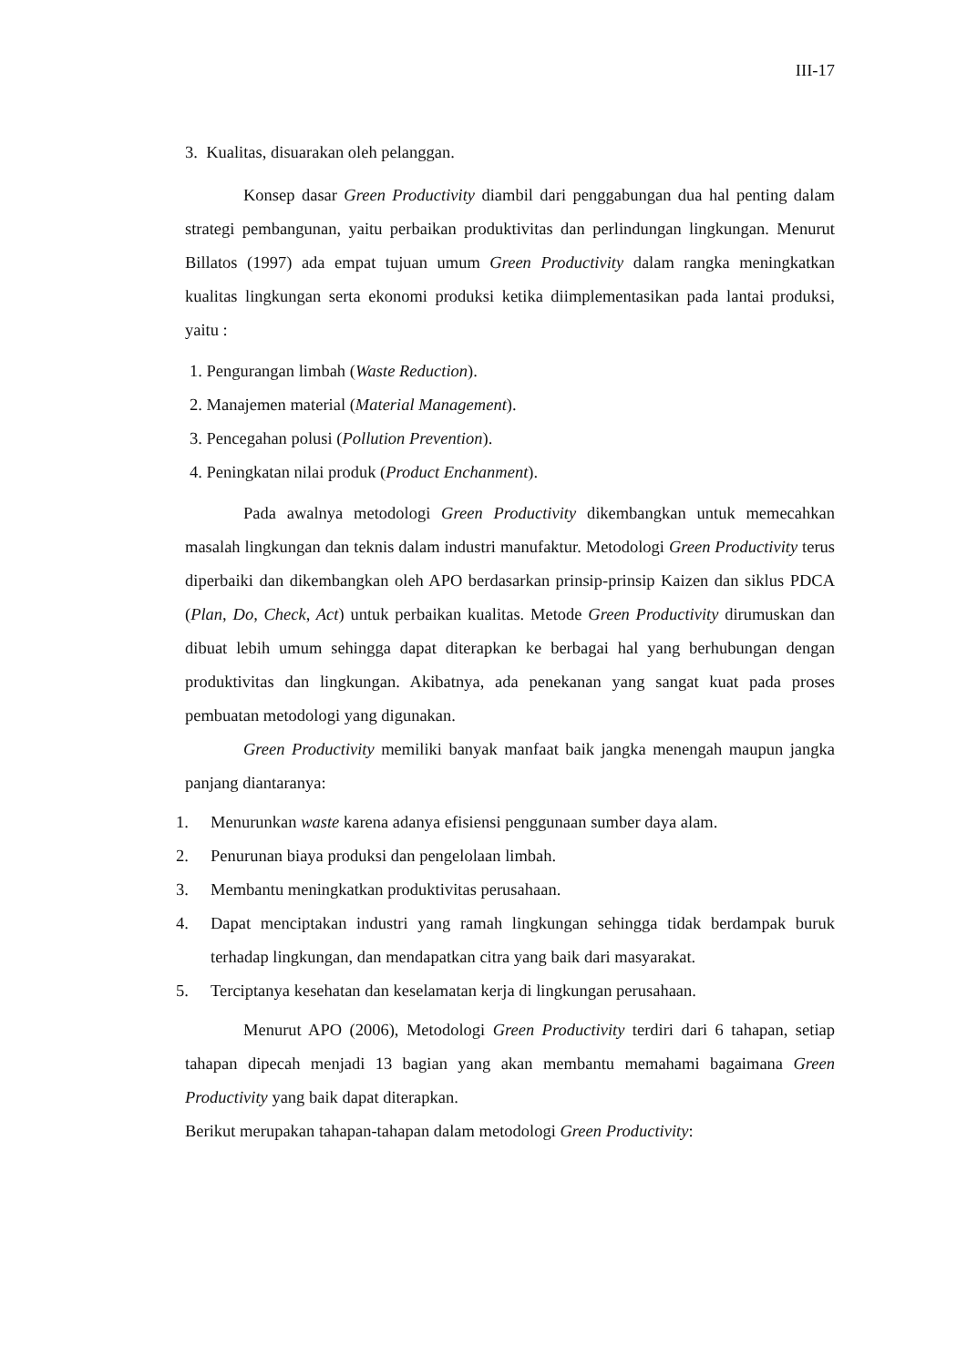III-17
3. Kualitas, disuarakan oleh pelanggan.
Konsep dasar Green Productivity diambil dari penggabungan dua hal penting dalam strategi pembangunan, yaitu perbaikan produktivitas dan perlindungan lingkungan. Menurut Billatos (1997) ada empat tujuan umum Green Productivity dalam rangka meningkatkan kualitas lingkungan serta ekonomi produksi ketika diimplementasikan pada lantai produksi, yaitu :
1. Pengurangan limbah (Waste Reduction).
2. Manajemen material (Material Management).
3. Pencegahan polusi (Pollution Prevention).
4. Peningkatan nilai produk (Product Enchanment).
Pada awalnya metodologi Green Productivity dikembangkan untuk memecahkan masalah lingkungan dan teknis dalam industri manufaktur. Metodologi Green Productivity terus diperbaiki dan dikembangkan oleh APO berdasarkan prinsip-prinsip Kaizen dan siklus PDCA (Plan, Do, Check, Act) untuk perbaikan kualitas. Metode Green Productivity dirumuskan dan dibuat lebih umum sehingga dapat diterapkan ke berbagai hal yang berhubungan dengan produktivitas dan lingkungan. Akibatnya, ada penekanan yang sangat kuat pada proses pembuatan metodologi yang digunakan.
Green Productivity memiliki banyak manfaat baik jangka menengah maupun jangka panjang diantaranya:
1. Menurunkan waste karena adanya efisiensi penggunaan sumber daya alam.
2. Penurunan biaya produksi dan pengelolaan limbah.
3. Membantu meningkatkan produktivitas perusahaan.
4. Dapat menciptakan industri yang ramah lingkungan sehingga tidak berdampak buruk terhadap lingkungan, dan mendapatkan citra yang baik dari masyarakat.
5. Terciptanya kesehatan dan keselamatan kerja di lingkungan perusahaan.
Menurut APO (2006), Metodologi Green Productivity terdiri dari 6 tahapan, setiap tahapan dipecah menjadi 13 bagian yang akan membantu memahami bagaimana Green Productivity yang baik dapat diterapkan.
Berikut merupakan tahapan-tahapan dalam metodologi Green Productivity: